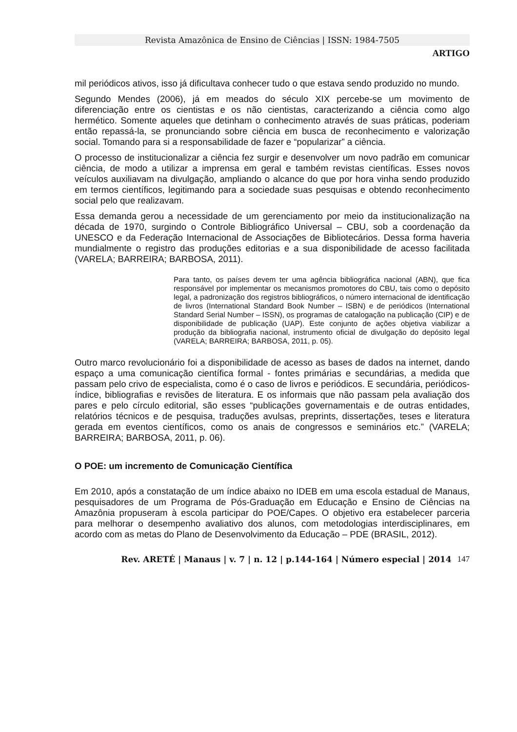Revista Amazônica de Ensino de Ciências | ISSN: 1984-7505
ARTIGO
mil periódicos ativos, isso já dificultava conhecer tudo o que estava sendo produzido no mundo.
Segundo Mendes (2006), já em meados do século XIX percebe-se um movimento de diferenciação entre os cientistas e os não cientistas, caracterizando a ciência como algo hermético. Somente aqueles que detinham o conhecimento através de suas práticas, poderiam então repassá-la, se pronunciando sobre ciência em busca de reconhecimento e valorização social. Tomando para si a responsabilidade de fazer e “popularizar” a ciência.
O processo de institucionalizar a ciência fez surgir e desenvolver um novo padrão em comunicar ciência, de modo a utilizar a imprensa em geral e também revistas científicas. Esses novos veículos auxiliavam na divulgação, ampliando o alcance do que por hora vinha sendo produzido em termos científicos, legitimando para a sociedade suas pesquisas e obtendo reconhecimento social pelo que realizavam.
Essa demanda gerou a necessidade de um gerenciamento por meio da institucionalização na década de 1970, surgindo o Controle Bibliográfico Universal – CBU, sob a coordenação da UNESCO e da Federação Internacional de Associações de Bibliotecários. Dessa forma haveria mundialmente o registro das produções editorias e a sua disponibilidade de acesso facilitada (VARELA; BARREIRA; BARBOSA, 2011).
Para tanto, os países devem ter uma agência bibliográfica nacional (ABN), que fica responsável por implementar os mecanismos promotores do CBU, tais como o depósito legal, a padronização dos registros bibliográficos, o número internacional de identificação de livros (International Standard Book Number – ISBN) e de periódicos (International Standard Serial Number – ISSN), os programas de catalogação na publicação (CIP) e de disponibilidade de publicação (UAP). Este conjunto de ações objetiva viabilizar a produção da bibliografia nacional, instrumento oficial de divulgação do depósito legal (VARELA; BARREIRA; BARBOSA, 2011, p. 05).
Outro marco revolucionário foi a disponibilidade de acesso as bases de dados na internet, dando espaço a uma comunicação científica formal - fontes primárias e secundárias, a medida que passam pelo crivo de especialista, como é o caso de livros e periódicos. E secundária, periódicos-índice, bibliografias e revisões de literatura. E os informais que não passam pela avaliação dos pares e pelo círculo editorial, são esses “publicações governamentais e de outras entidades, relatórios técnicos e de pesquisa, traduções avulsas, preprints, dissertações, teses e literatura gerada em eventos científicos, como os anais de congressos e seminários etc.” (VARELA; BARREIRA; BARBOSA, 2011, p. 06).
O POE: um incremento de Comunicação Científica
Em 2010, após a constatação de um índice abaixo no IDEB em uma escola estadual de Manaus, pesquisadores de um Programa de Pós-Graduação em Educação e Ensino de Ciências na Amazônia propuseram à escola participar do POE/Capes. O objetivo era estabelecer parceria para melhorar o desempenho avaliativo dos alunos, com metodologias interdisciplinares, em acordo com as metas do Plano de Desenvolvimento da Educação – PDE (BRASIL, 2012).
Rev. ARETÉ | Manaus | v. 7 | n. 12 | p.144-164 | Número especial | 2014 147